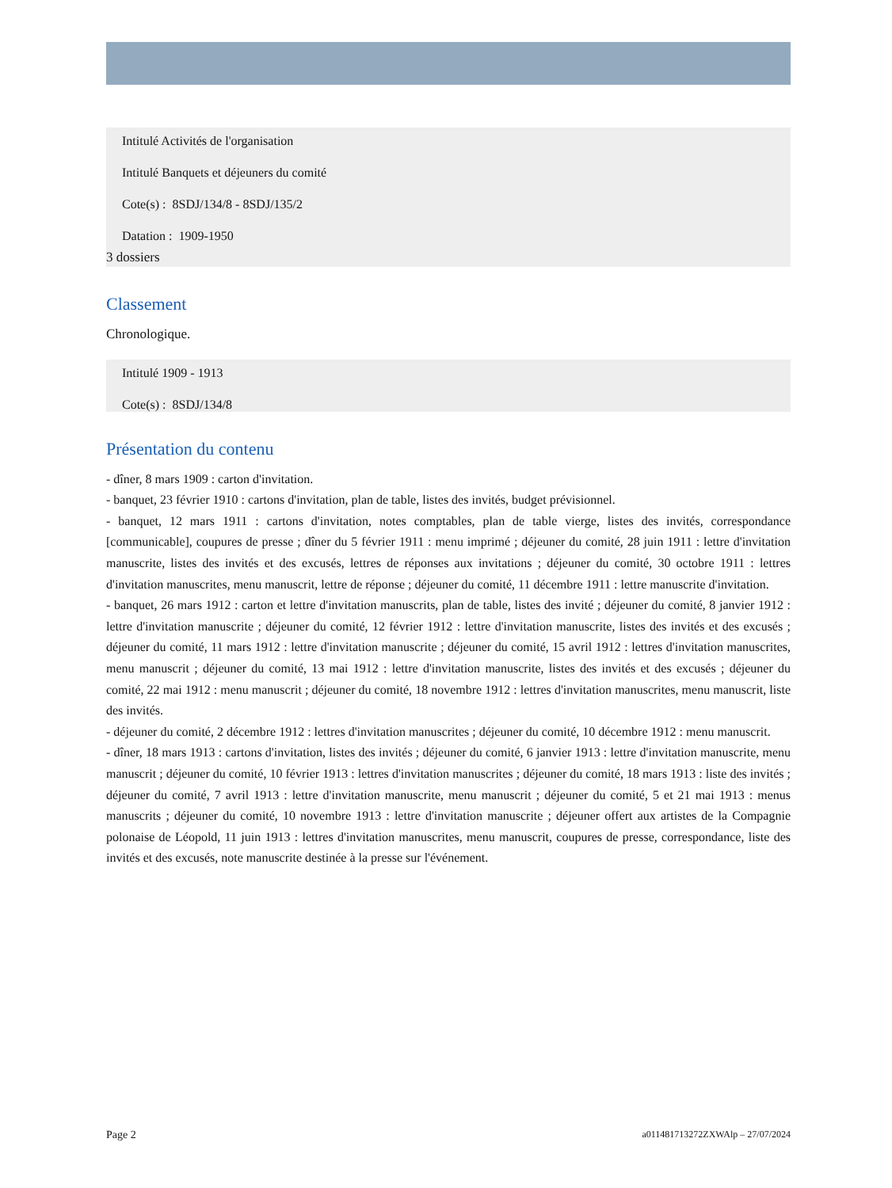Intitulé Activités de l'organisation
Intitulé Banquets et déjeuners du comité
Cote(s) : 8SDJ/134/8 - 8SDJ/135/2
Datation : 1909-1950
3 dossiers
Classement
Chronologique.
Intitulé 1909 - 1913
Cote(s) : 8SDJ/134/8
Présentation du contenu
- dîner, 8 mars 1909 : carton d'invitation.
- banquet, 23 février 1910 : cartons d'invitation, plan de table, listes des invités, budget prévisionnel.
- banquet, 12 mars 1911 : cartons d'invitation, notes comptables, plan de table vierge, listes des invités, correspondance [communicable], coupures de presse ; dîner du 5 février 1911 : menu imprimé ; déjeuner du comité, 28 juin 1911 : lettre d'invitation manuscrite, listes des invités et des excusés, lettres de réponses aux invitations ; déjeuner du comité, 30 octobre 1911 : lettres d'invitation manuscrites, menu manuscrit, lettre de réponse ; déjeuner du comité, 11 décembre 1911 : lettre manuscrite d'invitation.
- banquet, 26 mars 1912 : carton et lettre d'invitation manuscrits, plan de table, listes des invité ; déjeuner du comité, 8 janvier 1912 : lettre d'invitation manuscrite ; déjeuner du comité, 12 février 1912 : lettre d'invitation manuscrite, listes des invités et des excusés ; déjeuner du comité, 11 mars 1912 : lettre d'invitation manuscrite ; déjeuner du comité, 15 avril 1912 : lettres d'invitation manuscrites, menu manuscrit ; déjeuner du comité, 13 mai 1912 : lettre d'invitation manuscrite, listes des invités et des excusés ; déjeuner du comité, 22 mai 1912 : menu manuscrit ; déjeuner du comité, 18 novembre 1912 : lettres d'invitation manuscrites, menu manuscrit, liste des invités.
- déjeuner du comité, 2 décembre 1912 : lettres d'invitation manuscrites ; déjeuner du comité, 10 décembre 1912 : menu manuscrit.
- dîner, 18 mars 1913 : cartons d'invitation, listes des invités ; déjeuner du comité, 6 janvier 1913 : lettre d'invitation manuscrite, menu manuscrit ; déjeuner du comité, 10 février 1913 : lettres d'invitation manuscrites ; déjeuner du comité, 18 mars 1913 : liste des invités ; déjeuner du comité, 7 avril 1913 : lettre d'invitation manuscrite, menu manuscrit ; déjeuner du comité, 5 et 21 mai 1913 : menus manuscrits ; déjeuner du comité, 10 novembre 1913 : lettre d'invitation manuscrite ; déjeuner offert aux artistes de la Compagnie polonaise de Léopold, 11 juin 1913 : lettres d'invitation manuscrites, menu manuscrit, coupures de presse, correspondance, liste des invités et des excusés, note manuscrite destinée à la presse sur l'événement.
Page 2 a011481713272ZXWAlp – 27/07/2024